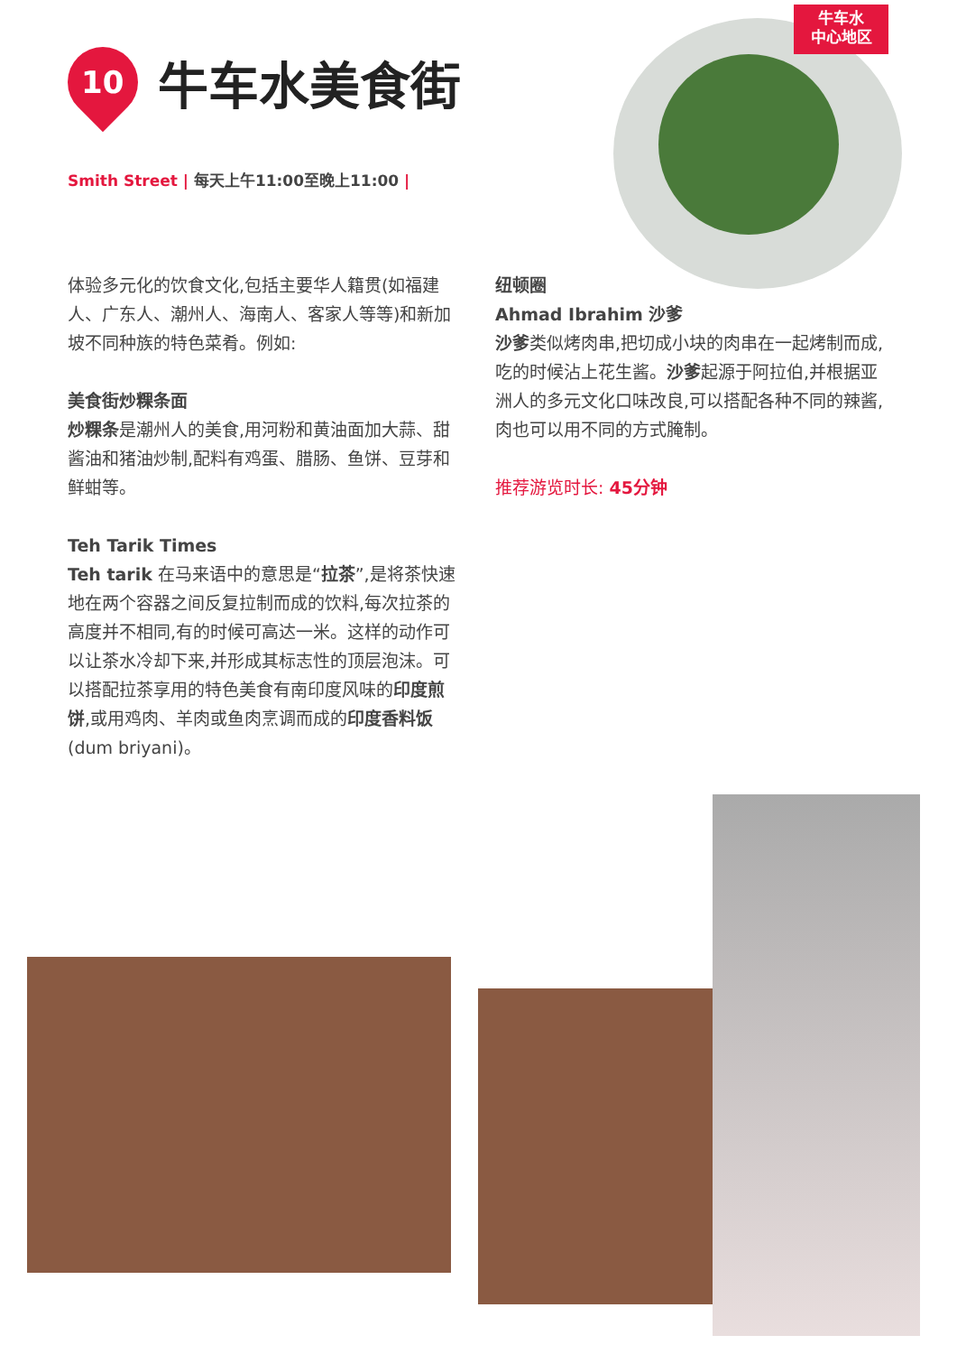牛车水
中心地区
10
牛车水美食街
Smith Street | 每天上午11:00至晚上11:00 |
体验多元化的饮食文化,包括主要华人籍贯(如福建人、广东人、潮州人、海南人、客家人等等)和新加坡不同种族的特色菜肴。例如:
美食街炒粿条面
炒粿条是潮州人的美食,用河粉和黄油面加大蒜、甜酱油和猪油炒制,配料有鸡蛋、腊肠、鱼饼、豆芽和鲜蚶等。
Teh Tarik Times
Teh tarik 在马来语中的意思是“拉茶”,是将茶快速地在两个容器之间反复拉制而成的饮料,每次拉茶的高度并不相同,有的时候可高达一米。这样的动作可以让茶水冷却下来,并形成其标志性的顶层泡沫。可以搭配拉茶享用的特色美食有南印度风味的印度煎饼,或用鸡肉、羊肉或鱼肉烹调而成的印度香料饭 (dum briyani)。
纽顿圈
Ahmad Ibrahim 沙爹
沙爹类似烤肉串,把切成小块的肉串在一起烤制而成,吃的时候沾上花生酱。沙爹起源于阿拉伯,并根据亚洲人的多元文化口味改良,可以搭配各种不同的辣酱,肉也可以用不同的方式腌制。
推荐游览时长: 45分钟